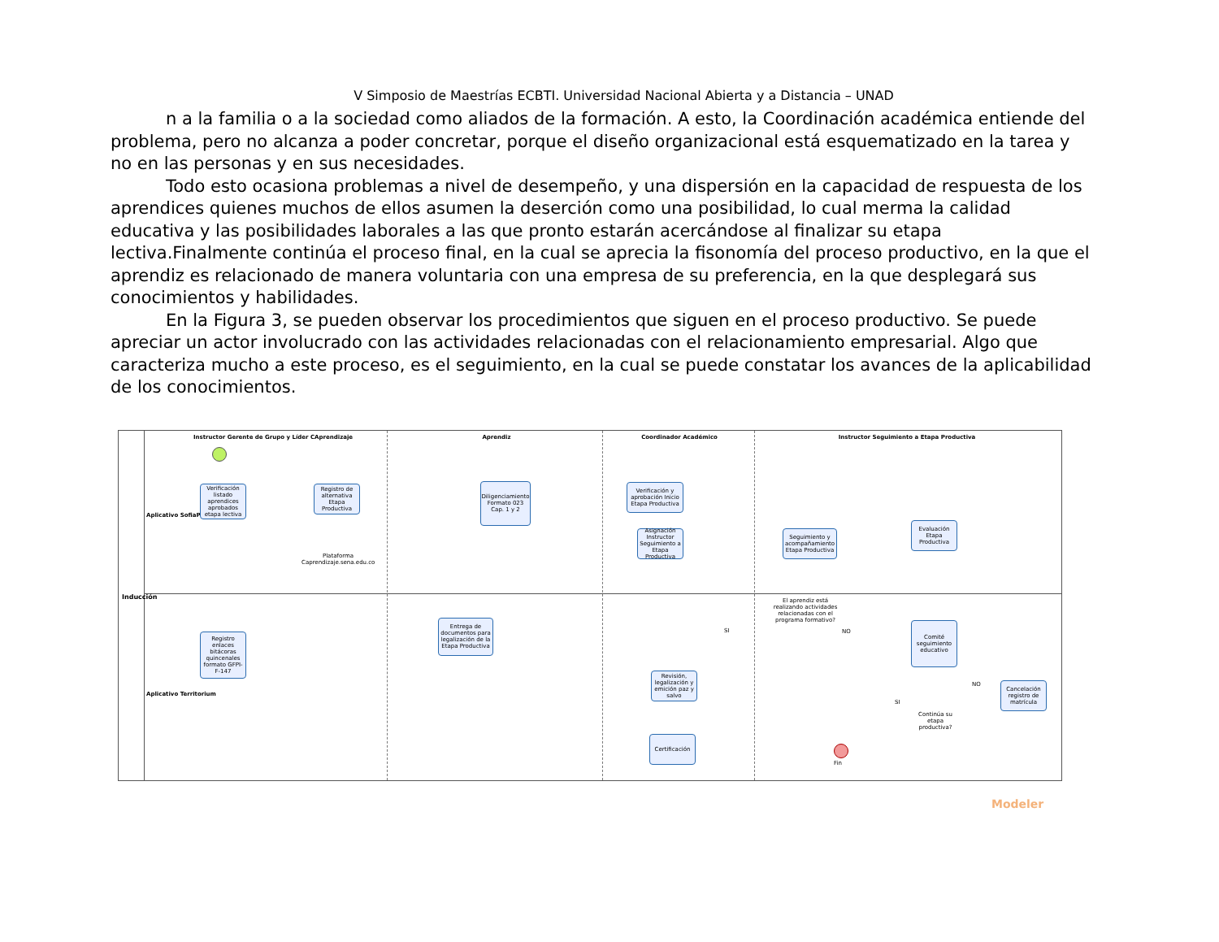V Simposio de Maestrías ECBTI. Universidad Nacional Abierta y a Distancia – UNAD
n a la familia o a la sociedad como aliados de la formación. A esto, la Coordinación académica entiende del problema, pero no alcanza a poder concretar, porque el diseño organizacional está esquematizado en la tarea y no en las personas y en sus necesidades.
Todo esto ocasiona problemas a nivel de desempeño, y una dispersión en la capacidad de respuesta de los aprendices quienes muchos de ellos asumen la deserción como una posibilidad, lo cual merma la calidad educativa y las posibilidades laborales a las que pronto estarán acercándose al finalizar su etapa lectiva.Finalmente continúa el proceso final, en la cual se aprecia la fisonomía del proceso productivo, en la que el aprendiz es relacionado de manera voluntaria con una empresa de su preferencia, en la que desplegará sus conocimientos y habilidades.
En la Figura 3, se pueden observar los procedimientos que siguen en el proceso productivo. Se puede apreciar un actor involucrado con las actividades relacionadas con el relacionamiento empresarial. Algo que caracteriza mucho a este proceso, es el seguimiento, en la cual se puede constatar los avances de la aplicabilidad de los conocimientos.
Inducción
Aplicativo SofiaPlus
Aplicativo Territorium
Instructor Gerente de Grupo y Líder CAprendizaje Aprendiz Coordinador Académico Instructor Seguimiento a Etapa Productiva
Verificación listado aprendices aprobados etapa lectiva
Registro de alternativa Etapa Productiva
Plataforma Caprendizaje.sena.edu.co
Diligenciamiento Formato 023 Cap. 1 y 2
Verificación y aprobación Inicio Etapa Productiva
Asignación Instructor Seguimiento a Etapa Productiva
Seguimiento y acompañamiento Etapa Productiva
Evaluación Etapa Productiva
Registro enlaces bitácoras quincenales formato GFPI-F-147
Entrega de documentos para legalización de la Etapa Productiva
El aprendiz está realizando actividades relacionadas con el programa formativo?
SI NO
Comité seguimiento educativo
Revisión, legalización y emición paz y salvo
NO
SI
Cancelación registro de matrícula
Continúa su etapa productiva?
Certificación
Fin
Modeler